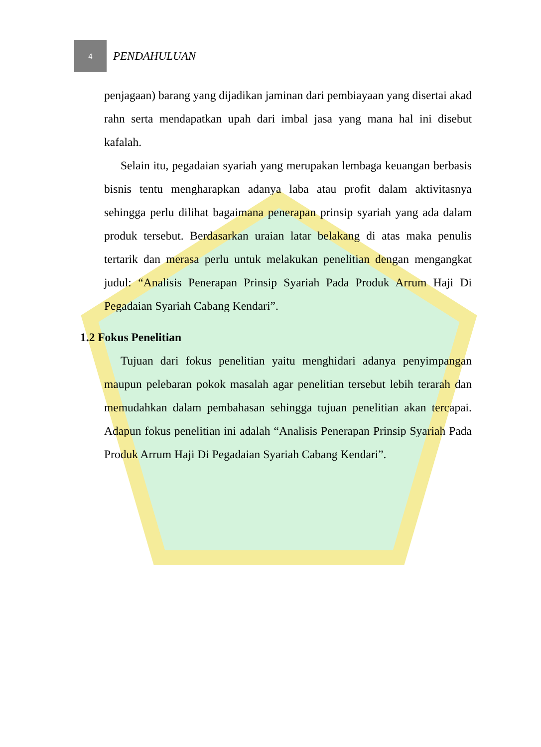4
PENDAHULUAN
penjagaan) barang yang dijadikan jaminan dari pembiayaan yang disertai akad rahn serta mendapatkan upah dari imbal jasa yang mana hal ini disebut kafalah.
Selain itu, pegadaian syariah yang merupakan lembaga keuangan berbasis bisnis tentu mengharapkan adanya laba atau profit dalam aktivitasnya sehingga perlu dilihat bagaimana penerapan prinsip syariah yang ada dalam produk tersebut. Berdasarkan uraian latar belakang di atas maka penulis tertarik dan merasa perlu untuk melakukan penelitian dengan mengangkat judul: “Analisis Penerapan Prinsip Syariah Pada Produk Arrum Haji Di Pegadaian Syariah Cabang Kendari”.
1.2 Fokus Penelitian
Tujuan dari fokus penelitian yaitu menghidari adanya penyimpangan maupun pelebaran pokok masalah agar penelitian tersebut lebih terarah dan memudahkan dalam pembahasan sehingga tujuan penelitian akan tercapai. Adapun fokus penelitian ini adalah “Analisis Penerapan Prinsip Syariah Pada Produk Arrum Haji Di Pegadaian Syariah Cabang Kendari”.